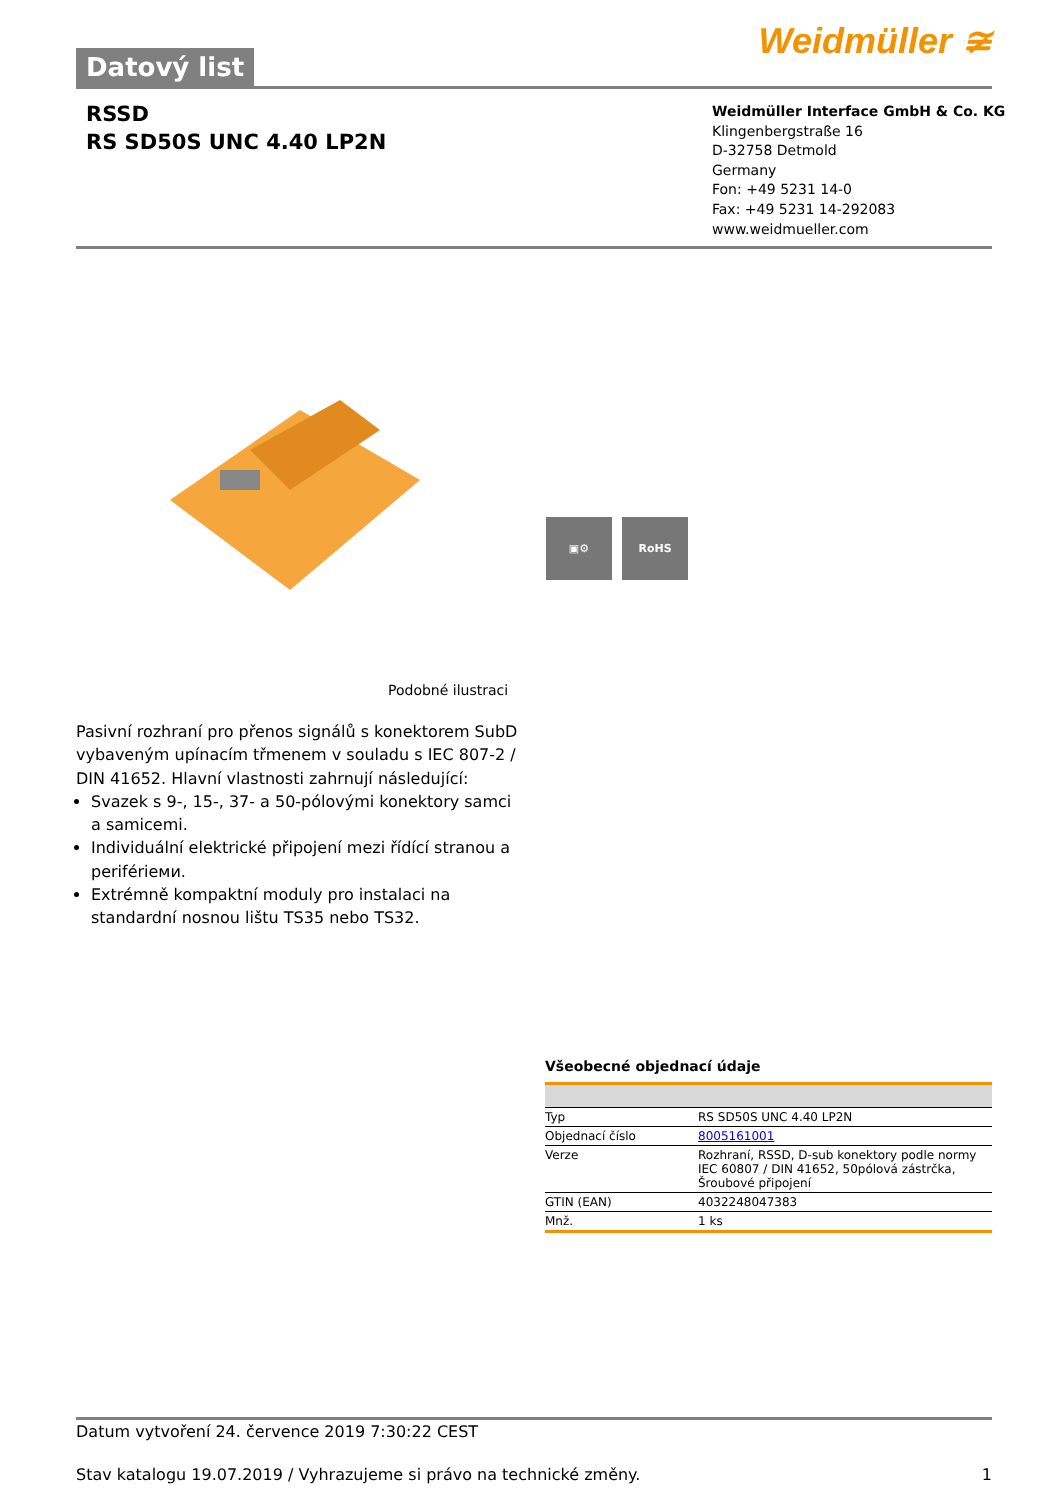Datový list
Weidmüller ≆
RSSD
RS SD50S UNC 4.40 LP2N
Weidmüller Interface GmbH & Co. KG
Klingenbergstraße 16
D-32758 Detmold
Germany
Fon: +49 5231 14-0
Fax: +49 5231 14-292083
www.weidmueller.com
▣⚙ RoHS
Podobné ilustraci
Pasivní rozhraní pro přenos signálů s konektorem SubD vybaveným upínacím třmenem v souladu s IEC 807-2 / DIN 41652. Hlavní vlastnosti zahrnují následující:
Svazek s 9-, 15-, 37- a 50-pólovými konektory samci a samicemi.
Individuální elektrické připojení mezi řídící stranou a periférieми.
Extrémně kompaktní moduly pro instalaci na standardní nosnou lištu TS35 nebo TS32.
Všeobecné objednací údaje
| Typ | RS SD50S UNC 4.40 LP2N |
| Objednací číslo | 8005161001 |
| Verze | Rozhraní, RSSD, D-sub konektory podle normy IEC 60807 / DIN 41652, 50pólová zástrčka, Šroubové připojení |
| GTIN (EAN) | 4032248047383 |
| Mnž. | 1 ks |
Datum vytvoření 24. července 2019 7:30:22 CEST
Stav katalogu 19.07.2019 / Vyhrazujeme si právo na technické změny. 1